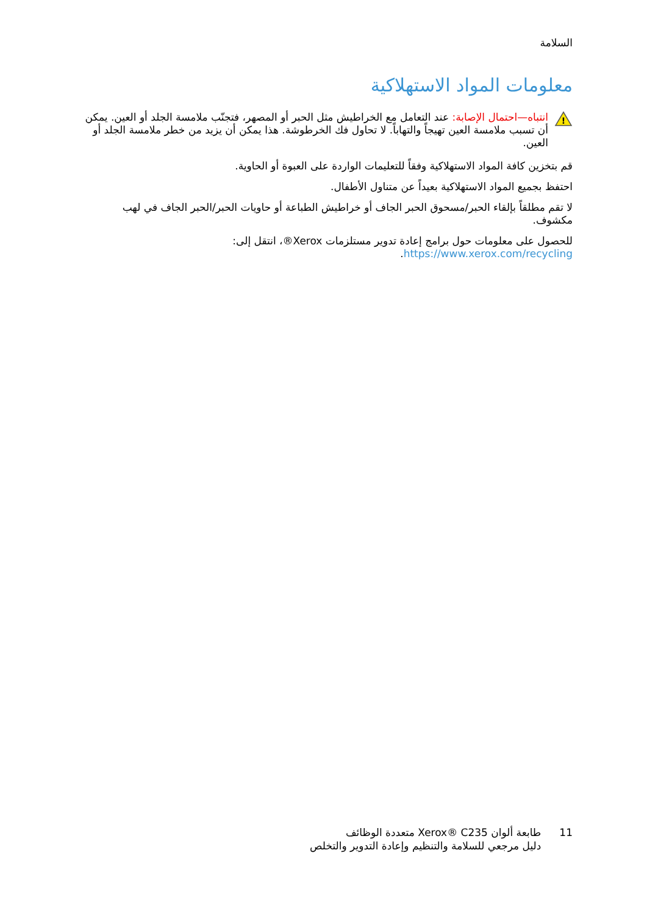السلامة
معلومات المواد الاستهلاكية
!
انتباه—احتمال الإصابة: عند التعامل مع الخراطيش مثل الحبر أو المصهر، فتجنّب ملامسة الجلد أو العين. يمكن أن تسبب ملامسة العين تهيجاً والتهاباً. لا تحاول فك الخرطوشة. هذا يمكن أن يزيد من خطر ملامسة الجلد أو العين.
قم بتخزين كافة المواد الاستهلاكية وفقاً للتعليمات الواردة على العبوة أو الحاوية.
احتفظ بجميع المواد الاستهلاكية بعيداً عن متناول الأطفال.
لا تقم مطلقاً بإلقاء الحبر/مسحوق الحبر الجاف أو خراطيش الطباعة أو حاويات الحبر/الحبر الجاف في لهب مكشوف.
للحصول على معلومات حول برامج إعادة تدوير مستلزمات Xerox®، انتقل إلى: https://www.xerox.com/recycling.
11 طابعة ألوان Xerox® C235 متعددة الوظائف
دليل مرجعي للسلامة والتنظيم وإعادة التدوير والتخلص